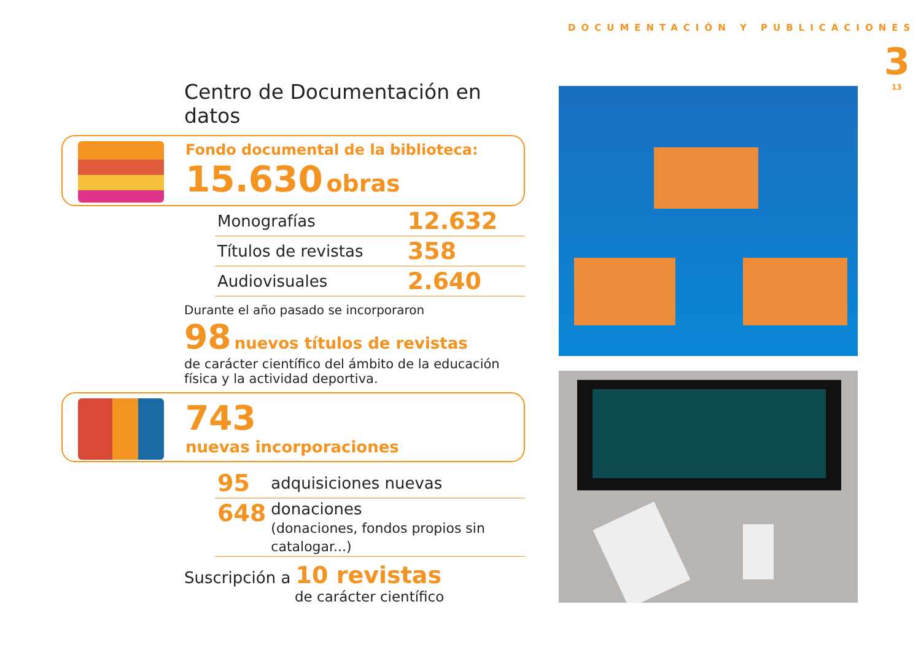DOCUMENTACIÓN Y PUBLICACIONES
3
13
Centro de Documentación en datos
Fondo documental de la biblioteca:
15.630 obras
| Monografías | 12.632 |
| Títulos de revistas | 358 |
| Audiovisuales | 2.640 |
Durante el año pasado se incorporaron
98 nuevos títulos de revistas
de carácter científico del ámbito de la educación física y la actividad deportiva.
743
nuevas incorporaciones
| 95 | adquisiciones nuevas |
| 648 | donaciones (donaciones, fondos propios sin catalogar...) |
Suscripción a 10 revistas
de carácter científico